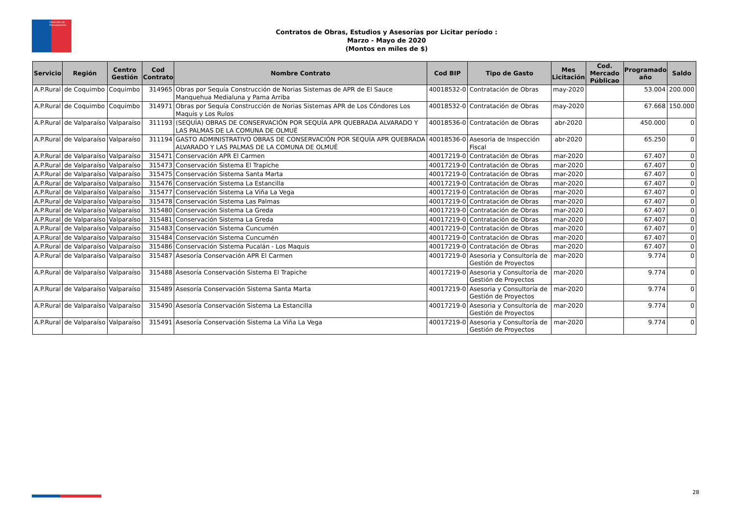Dirección de Planeamiento
Contratos de Obras, Estudios y Asesorías por Licitar período :
Marzo - Mayo de 2020
(Montos en miles de $)
| Servicio | Región | Centro Gestión | Cod Contrato | Nombre Contrato | Cod BIP | Tipo de Gasto | Mes Licitación | Cod. Mercado Públicao | Programado año | Saldo |
| --- | --- | --- | --- | --- | --- | --- | --- | --- | --- | --- |
| A.P.Rural | de Coquimbo | Coquimbo | 314965 | Obras por Sequía Construcción de Norias Sistemas de APR de El Sauce Manquehua Medialuna y Pama Arriba | 40018532-0 | Contratación de Obras | may-2020 | | 53.004 | 200.000 |
| A.P.Rural | de Coquimbo | Coquimbo | 314971 | Obras por Sequía Construcción de Norias Sistemas APR de Los Cóndores Los Maquis y Los Rulos | 40018532-0 | Contratación de Obras | may-2020 | | 67.668 | 150.000 |
| A.P.Rural | de Valparaíso | Valparaíso | 311193 | (SEQUÍA) OBRAS DE CONSERVACIÓN POR SEQUÍA APR QUEBRADA ALVARADO Y LAS PALMAS DE LA COMUNA DE OLMUÉ | 40018536-0 | Contratación de Obras | abr-2020 | | 450.000 | 0 |
| A.P.Rural | de Valparaíso | Valparaíso | 311194 | GASTO ADMINISTRATIVO OBRAS DE CONSERVACIÓN POR SEQUÍA APR QUEBRADA ALVARADO Y LAS PALMAS DE LA COMUNA DE OLMUÉ | 40018536-0 | Asesoria de Inspección Fiscal | abr-2020 | | 65.250 | 0 |
| A.P.Rural | de Valparaíso | Valparaíso | 315471 | Conservación APR El Carmen | 40017219-0 | Contratación de Obras | mar-2020 | | 67.407 | 0 |
| A.P.Rural | de Valparaíso | Valparaíso | 315473 | Conservación Sistema El Trapiche | 40017219-0 | Contratación de Obras | mar-2020 | | 67.407 | 0 |
| A.P.Rural | de Valparaíso | Valparaíso | 315475 | Conservación Sistema Santa Marta | 40017219-0 | Contratación de Obras | mar-2020 | | 67.407 | 0 |
| A.P.Rural | de Valparaíso | Valparaíso | 315476 | Conservación Sistema La Estancilla | 40017219-0 | Contratación de Obras | mar-2020 | | 67.407 | 0 |
| A.P.Rural | de Valparaíso | Valparaíso | 315477 | Conservación Sistema La Viña La Vega | 40017219-0 | Contratación de Obras | mar-2020 | | 67.407 | 0 |
| A.P.Rural | de Valparaíso | Valparaíso | 315478 | Conservación Sistema Las Palmas | 40017219-0 | Contratación de Obras | mar-2020 | | 67.407 | 0 |
| A.P.Rural | de Valparaíso | Valparaíso | 315480 | Conservación Sistema La Greda | 40017219-0 | Contratación de Obras | mar-2020 | | 67.407 | 0 |
| A.P.Rural | de Valparaíso | Valparaíso | 315481 | Conservación Sistema La Greda | 40017219-0 | Contratación de Obras | mar-2020 | | 67.407 | 0 |
| A.P.Rural | de Valparaíso | Valparaíso | 315483 | Conservación Sistema Cuncumén | 40017219-0 | Contratación de Obras | mar-2020 | | 67.407 | 0 |
| A.P.Rural | de Valparaíso | Valparaíso | 315484 | Conservación Sistema Cuncumén | 40017219-0 | Contratación de Obras | mar-2020 | | 67.407 | 0 |
| A.P.Rural | de Valparaíso | Valparaíso | 315486 | Conservación Sistema Pucalán - Los Maquis | 40017219-0 | Contratación de Obras | mar-2020 | | 67.407 | 0 |
| A.P.Rural | de Valparaíso | Valparaíso | 315487 | Asesoría Conservación APR El Carmen | 40017219-0 | Asesoria y Consultoría de Gestión de Proyectos | mar-2020 | | 9.774 | 0 |
| A.P.Rural | de Valparaíso | Valparaíso | 315488 | Asesoría Conservación Sistema El Trapiche | 40017219-0 | Asesoria y Consultoría de Gestión de Proyectos | mar-2020 | | 9.774 | 0 |
| A.P.Rural | de Valparaíso | Valparaíso | 315489 | Asesoría Conservación Sistema Santa Marta | 40017219-0 | Asesoria y Consultoría de Gestión de Proyectos | mar-2020 | | 9.774 | 0 |
| A.P.Rural | de Valparaíso | Valparaíso | 315490 | Asesoría Conservación Sistema La Estancilla | 40017219-0 | Asesoria y Consultoría de Gestión de Proyectos | mar-2020 | | 9.774 | 0 |
| A.P.Rural | de Valparaíso | Valparaíso | 315491 | Asesoría Conservación Sistema La Viña La Vega | 40017219-0 | Asesoria y Consultoría de Gestión de Proyectos | mar-2020 | | 9.774 | 0 |
28